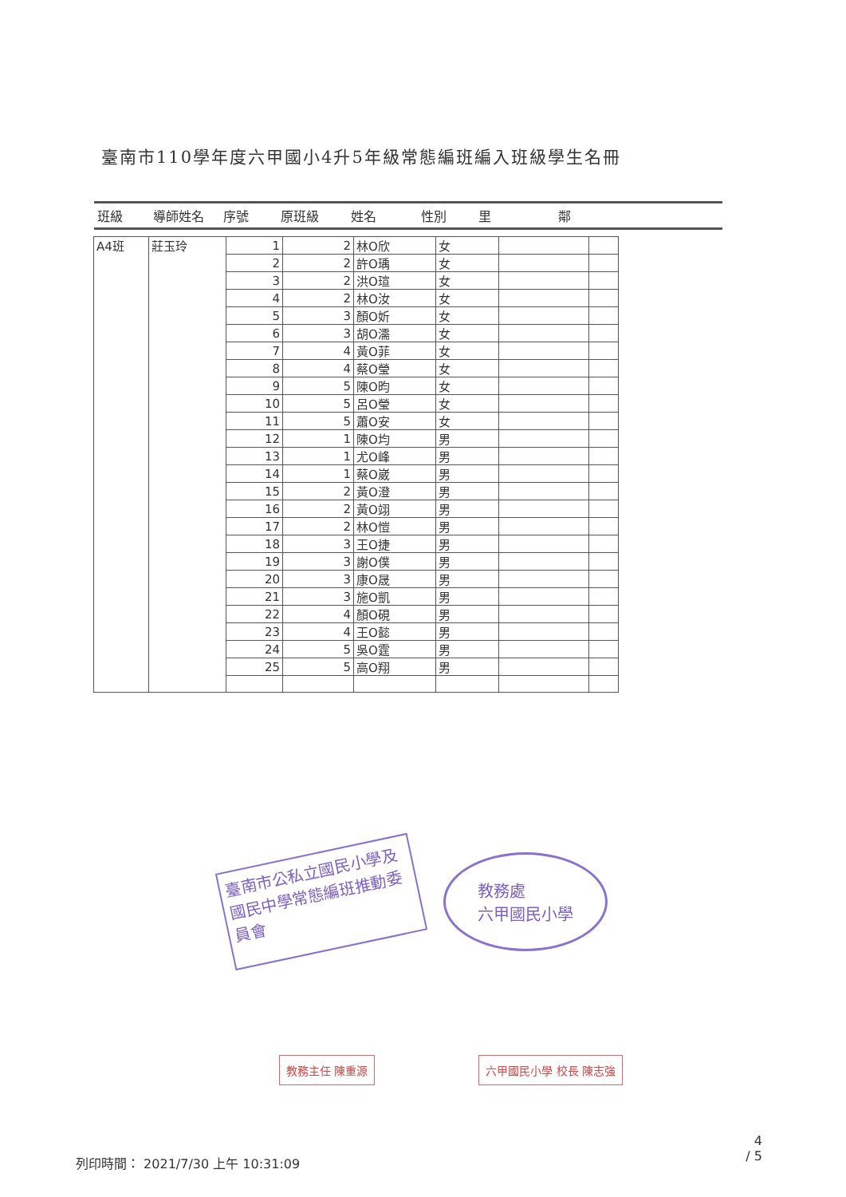臺南市110學年度六甲國小4升5年級常態編班編入班級學生名冊
班級 導師姓名 序號 原班級 姓名 性別 里 鄰
| A4班 | 莊玉玲 | 1 | 2 | 林O欣 | 女 | | |
| | | 2 | 2 | 許O瑀 | 女 | | |
| | | 3 | 2 | 洪O瑄 | 女 | | |
| | | 4 | 2 | 林O汝 | 女 | | |
| | | 5 | 3 | 顏O妡 | 女 | | |
| | | 6 | 3 | 胡O濡 | 女 | | |
| | | 7 | 4 | 黃O菲 | 女 | | |
| | | 8 | 4 | 蔡O瑩 | 女 | | |
| | | 9 | 5 | 陳O昀 | 女 | | |
| | | 10 | 5 | 呂O瑩 | 女 | | |
| | | 11 | 5 | 蕭O安 | 女 | | |
| | | 12 | 1 | 陳O均 | 男 | | |
| | | 13 | 1 | 尤O峰 | 男 | | |
| | | 14 | 1 | 蔡O崴 | 男 | | |
| | | 15 | 2 | 黃O澄 | 男 | | |
| | | 16 | 2 | 黃O翊 | 男 | | |
| | | 17 | 2 | 林O愷 | 男 | | |
| | | 18 | 3 | 王O捷 | 男 | | |
| | | 19 | 3 | 謝O僕 | 男 | | |
| | | 20 | 3 | 康O晟 | 男 | | |
| | | 21 | 3 | 施O凱 | 男 | | |
| | | 22 | 4 | 顏O硯 | 男 | | |
| | | 23 | 4 | 王O懿 | 男 | | |
| | | 24 | 5 | 吳O霆 | 男 | | |
| | | 25 | 5 | 高O翔 | 男 | | |
臺南市公私立國民小學及國民中學常態編班推動委員會
教務處
六甲國民小學
教務主任 陳重源 六甲國民小學 校長 陳志強
4
/ 5
列印時間： 2021/7/30 上午 10:31:09